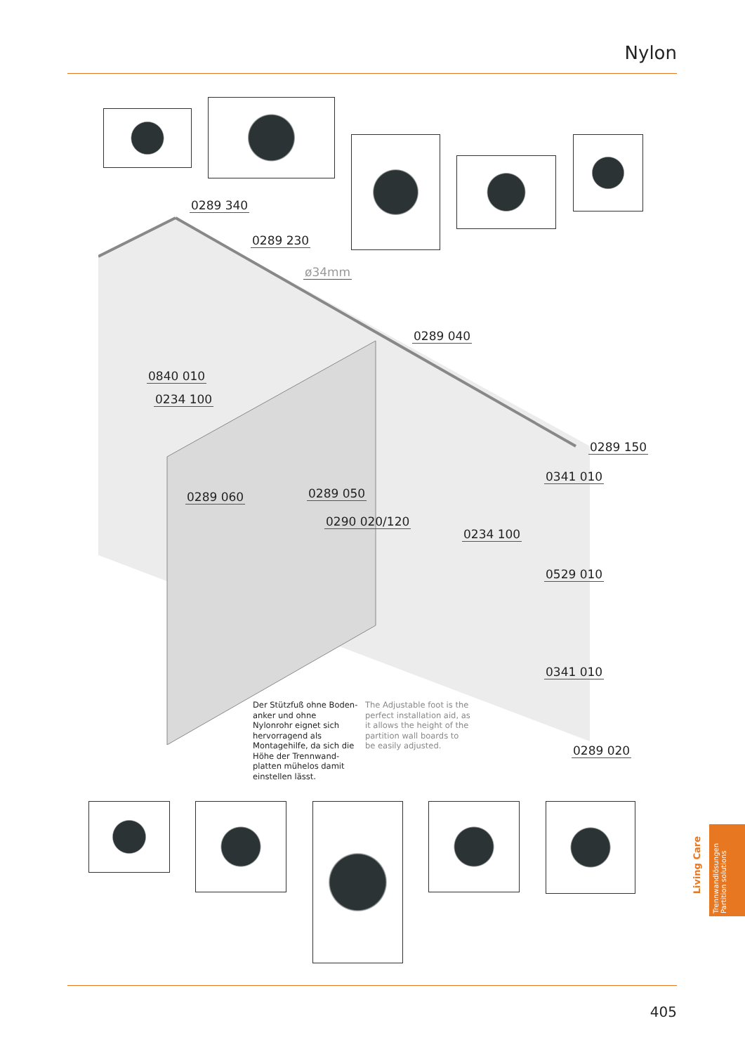Nylon
0289 340
0289 230
ø34mm
0289 040
0840 010
0234 100
0289 150
0341 010
0289 060 0289 050
0290 020/120
0234 100
0529 010
0341 010
0289 020
Der Stützfuß ohne Boden-anker und ohne Nylonrohr eignet sich hervorragend als Montagehilfe, da sich die Höhe der Trennwand-platten mühelos damit einstellen lässt.
The Adjustable foot is the perfect installation aid, as it allows the height of the partition wall boards to be easily adjusted.
Living Care
Trennwandlösungen
Partition solutions
405